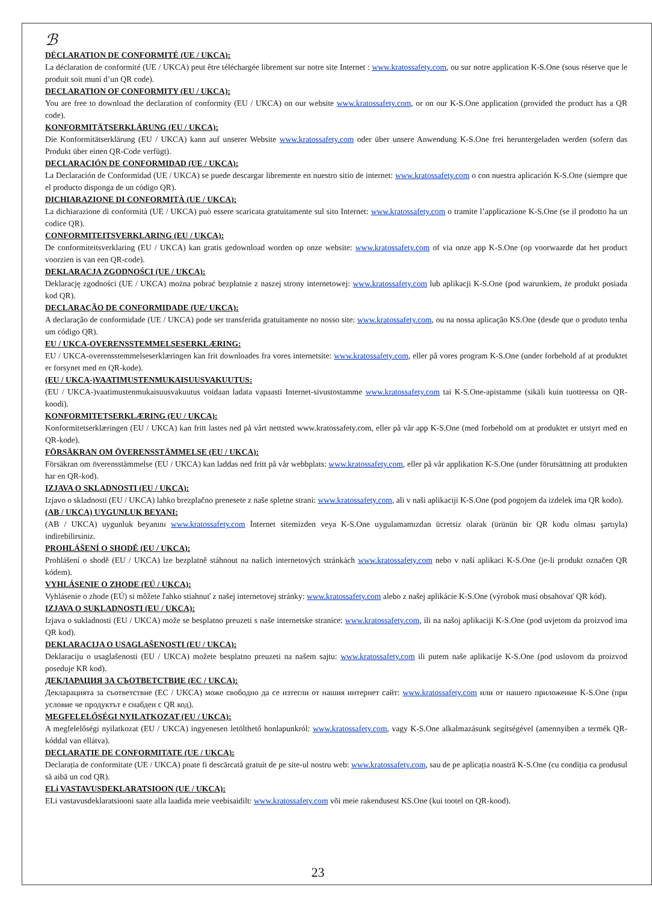ℬ
DÉCLARATION DE CONFORMITÉ (UE / UKCA):
La déclaration de conformité (UE / UKCA) peut être téléchargée librement sur notre site Internet : www.kratossafety.com, ou sur notre application K-S.One (sous réserve que le produit soit muni d’un QR code).
DECLARATION OF CONFORMITY (EU / UKCA):
You are free to download the declaration of conformity (EU / UKCA) on our website www.kratossafety.com, or on our K-S.One application (provided the product has a QR code).
KONFORMITÄTSERKLÄRUNG (EU / UKCA):
Die Konformitätserklärung (EU / UKCA) kann auf unserer Website www.kratossafety.com oder über unsere Anwendung K-S.One frei heruntergeladen werden (sofern das Produkt über einen QR-Code verfügt).
DECLARACIÓN DE CONFORMIDAD (UE / UKCA):
La Declaración de Conformidad (UE / UKCA) se puede descargar libremente en nuestro sitio de internet: www.kratossafety.com o con nuestra aplicación K-S.One (siempre que el producto disponga de un código QR).
DICHIARAZIONE DI CONFORMITÀ (UE / UKCA):
La dichiarazione di conformità (UE / UKCA) può essere scaricata gratuitamente sul sito Internet: www.kratossafety.com o tramite l’applicazione K-S.One (se il prodotto ha un codice QR).
CONFORMITEITSVERKLARING (EU / UKCA):
De conformiteitsverklaring (EU / UKCA) kan gratis gedownload worden op onze website: www.kratossafety.com of via onze app K-S.One (op voorwaarde dat het product voorzien is van een QR-code).
DEKLARACJA ZGODNOŚCI (UE / UKCA):
Deklarację zgodności (UE / UKCA) można pobrać bezpłatnie z naszej strony internetowej: www.kratossafety.com lub aplikacji K-S.One (pod warunkiem, że produkt posiada kod QR).
DECLARAÇÃO DE CONFORMIDADE (UE/ UKCA):
A declaração de conformidade (UE / UKCA) pode ser transferida gratuitamente no nosso site: www.kratossafety.com, ou na nossa aplicação KS.One (desde que o produto tenha um código QR).
EU / UKCA-OVERENSSTEMMELSESERKLÆRING:
EU / UKCA-overensstemmelseserklæringen kan frit downloades fra vores internetsite: www.kratossafety.com, eller på vores program K-S.One (under forbehold af at produktet er forsynet med en QR-kode).
(EU / UKCA-)VAATIMUSTENMUKAISUUSVAKUUTUS:
(EU / UKCA-)vaatimustenmukaisuusvakuutus voidaan ladata vapaasti Internet-sivustostamme www.kratossafety.com tai K-S.One-apistamme (sikäli kuin tuotteessa on QR-koodi).
KONFORMITETSERKLÆRING (EU / UKCA):
Konformitetserklæringen (EU / UKCA) kan fritt lastes ned på vårt nettsted www.kratossafety.com, eller på vår app K-S.One (med forbehold om at produktet er utstyrt med en QR-kode).
FÖRSÄKRAN OM ÖVERENSSTÄMMELSE (EU / UKCA):
Försäkran om överensstämmelse (EU / UKCA) kan laddas ned fritt på vår webbplats: www.kratossafety.com, eller på vår applikation K-S.One (under förutsättning att produkten har en QR-kod).
IZJAVA O SKLADNOSTI (EU / UKCA):
Izjavo o skladnosti (EU / UKCA) lahko brezplačno prenesete z naše spletne strani: www.kratossafety.com, ali v naši aplikaciji K-S.One (pod pogojem da izdelek ima QR kodo).
(AB / UKCA) UYGUNLUK BEYANI:
(AB / UKCA) uygunluk beyanını www.kratossafety.com İnternet sitemizden veya K-S.One uygulamamızdan ücretsiz olarak (ürünün bir QR kodu olması şartıyla) indirebilirsiniz.
PROHLÁŠENÍ O SHODĚ (EU / UKCA):
Prohlášení o shodě (EU / UKCA) lze bezplatně stáhnout na našich internetových stránkách www.kratossafety.com nebo v naší aplikaci K-S.One (je-li produkt označen QR kódem).
VYHLÁSENIE O ZHODE (EÚ / UKCA):
Vyhlásenie o zhode (EÚ) si môžete ľahko stiahnuť z našej internetovej stránky: www.kratossafety.com alebo z našej aplikácie K-S.One (výrobok musí obsahovať QR kód).
IZJAVA O SUKLADNOSTI (EU / UKCA):
Izjava o sukladnosti (EU / UKCA) može se besplatno preuzeti s naše internetske stranice: www.kratossafety.com, ili na našoj aplikaciji K-S.One (pod uvjetom da proizvod ima QR kod).
DEKLARACIJA O USAGLAŠENOSTI (EU / UKCA):
Deklaraciju o usaglašenosti (EU / UKCA) možete besplatno preuzeti na našem sajtu: www.kratossafety.com ili putem naše aplikacije K-S.One (pod uslovom da proizvod poseduje KR kod).
ДЕКЛАРАЦИЯ ЗА СЪОТВЕТСТВИЕ (ЕС / UKCA):
Декларацията за съответствие (ЕС / UKCA) може свободно да се изтегли от нашия интернет сайт: www.kratossafety.com или от нашето приложение K-S.One (при условие че продуктът е снабден с QR код).
MEGFELELŐSÉGI NYILATKOZAT (EU / UKCA):
A megfelelőségi nyilatkozat (EU / UKCA) ingyenesen letölthető honlapunkról: www.kratossafety.com, vagy K-S.One alkalmazásunk segítségével (amennyiben a termék QR-kóddal van ellátva).
DECLARAȚIE DE CONFORMITATE (UE / UKCA):
Declarația de conformitate (UE / UKCA) poate fi descărcată gratuit de pe site-ul nostru web: www.kratossafety.com, sau de pe aplicația noastră K-S.One (cu condiția ca produsul să aibă un cod QR).
ELi VASTAVUSDEKLARATSIOON (UE / UKCA):
ELi vastavusdeklaratsiooni saate alla laadida meie veebisaidilt: www.kratossafety.com või meie rakendusest KS.One (kui tootel on QR-kood).
23